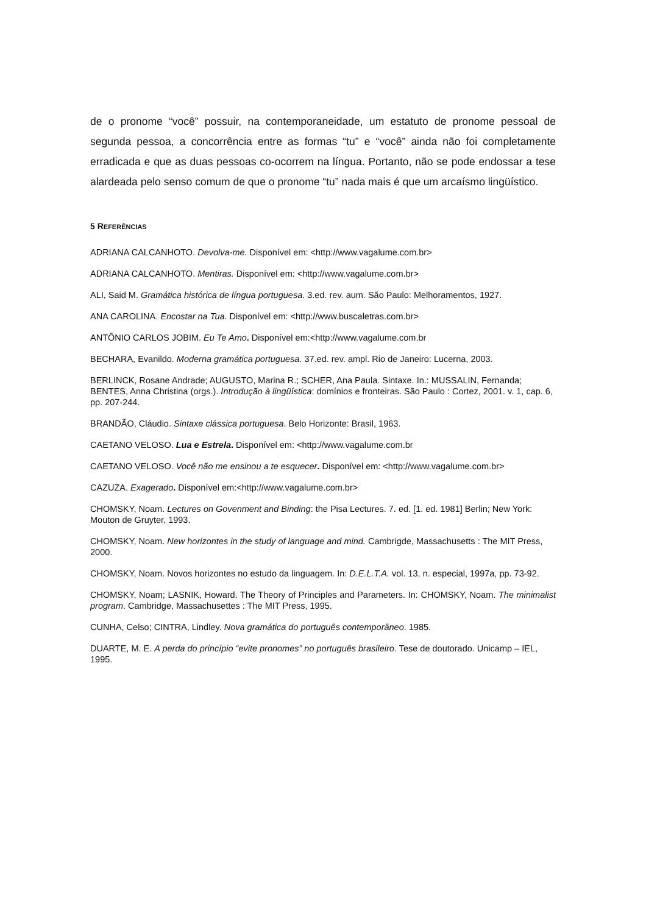de o pronome “você” possuir, na contemporaneidade, um estatuto de pronome pessoal de segunda pessoa, a concorrência entre as formas “tu” e “você” ainda não foi completamente erradicada e que as duas pessoas co-ocorrem na língua. Portanto, não se pode endossar a tese alardeada pelo senso comum de que o pronome “tu” nada mais é que um arcaísmo lingüístico.
5 REFERÊNCIAS
ADRIANA CALCANHOTO. Devolva-me. Disponível em: <http://www.vagalume.com.br>
ADRIANA CALCANHOTO. Mentiras. Disponível em: <http://www.vagalume.com.br>
ALI, Said M. Gramática histórica de língua portuguesa. 3.ed. rev. aum. São Paulo: Melhoramentos, 1927.
ANA CAROLINA. Encostar na Tua. Disponível em: <http://www.buscaletras.com.br>
ANTÔNIO CARLOS JOBIM. Eu Te Amo. Disponível em:<http://www.vagalume.com.br
BECHARA, Evanildo. Moderna gramática portuguesa. 37.ed. rev. ampl. Rio de Janeiro: Lucerna, 2003.
BERLINCK, Rosane Andrade; AUGUSTO, Marina R.; SCHER, Ana Paula. Sintaxe. In.: MUSSALIN, Fernanda; BENTES, Anna Christina (orgs.). Introdução à lingüística: domínios e fronteiras. São Paulo : Cortez, 2001. v. 1, cap. 6, pp. 207-244.
BRANDÃO, Cláudio. Sintaxe clássica portuguesa. Belo Horizonte: Brasil, 1963.
CAETANO VELOSO. Lua e Estrela. Disponível em: <http://www.vagalume.com.br
CAETANO VELOSO. Você não me ensinou a te esquecer. Disponível em: <http://www.vagalume.com.br>
CAZUZA. Exagerado. Disponível em:<http://www.vagalume.com.br>
CHOMSKY, Noam. Lectures on Govenment and Binding: the Pisa Lectures. 7. ed. [1. ed. 1981] Berlin; New York: Mouton de Gruyter, 1993.
CHOMSKY, Noam. New horizontes in the study of language and mind. Cambrigde, Massachusetts : The MIT Press, 2000.
CHOMSKY, Noam. Novos horizontes no estudo da linguagem. In: D.E.L.T.A. vol. 13, n. especial, 1997a, pp. 73-92.
CHOMSKY, Noam; LASNIK, Howard. The Theory of Principles and Parameters. In: CHOMSKY, Noam. The minimalist program. Cambridge, Massachusettes : The MIT Press, 1995.
CUNHA, Celso; CINTRA, Lindley. Nova gramática do português contemporâneo. 1985.
DUARTE, M. E. A perda do princípio “evite pronomes” no português brasileiro. Tese de doutorado. Unicamp – IEL, 1995.